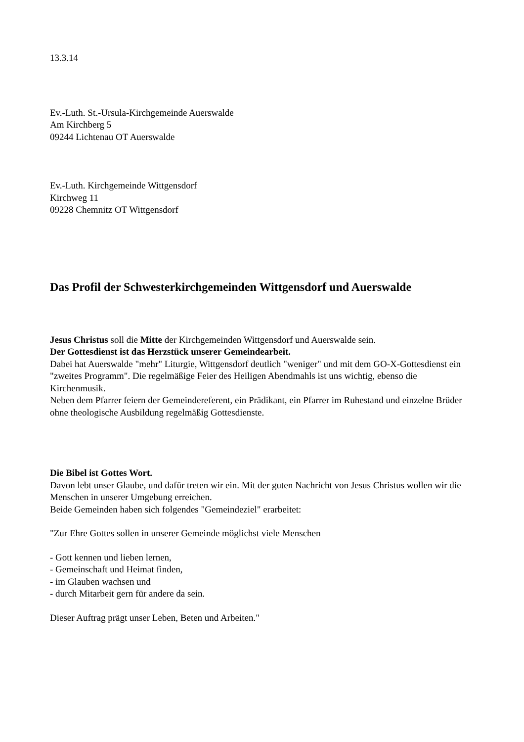13.3.14
Ev.-Luth. St.-Ursula-Kirchgemeinde Auerswalde
Am Kirchberg 5
09244 Lichtenau OT Auerswalde
Ev.-Luth. Kirchgemeinde Wittgensdorf
Kirchweg 11
09228 Chemnitz OT Wittgensdorf
Das Profil der Schwesterkirchgemeinden Wittgensdorf und Auerswalde
Jesus Christus soll die Mitte der Kirchgemeinden Wittgensdorf und Auerswalde sein.
Der Gottesdienst ist das Herzstück unserer Gemeindearbeit.
Dabei hat Auerswalde "mehr" Liturgie, Wittgensdorf deutlich "weniger" und mit dem GO-X-Gottesdienst ein "zweites Programm". Die regelmäßige Feier des Heiligen Abendmahls ist uns wichtig, ebenso die Kirchenmusik.
Neben dem Pfarrer feiern der Gemeindereferent, ein Prädikant, ein Pfarrer im Ruhestand und einzelne Brüder ohne theologische Ausbildung regelmäßig Gottesdienste.
Die Bibel ist Gottes Wort.
Davon lebt unser Glaube, und dafür treten wir ein. Mit der guten Nachricht von Jesus Christus wollen wir die Menschen in unserer Umgebung erreichen.
Beide Gemeinden haben sich folgendes "Gemeindeziel" erarbeitet:
"Zur Ehre Gottes sollen in unserer Gemeinde möglichst viele Menschen
- Gott kennen und lieben lernen,
- Gemeinschaft und Heimat finden,
- im Glauben wachsen und
- durch Mitarbeit gern für andere da sein.
Dieser Auftrag prägt unser Leben, Beten und Arbeiten."